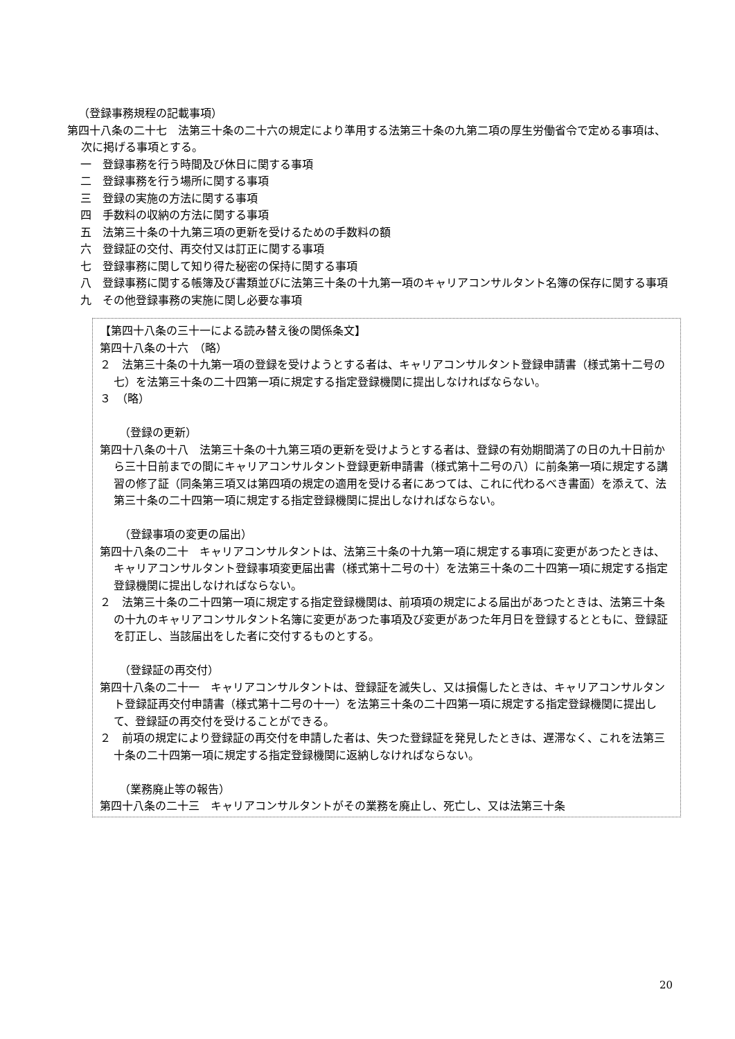（登録事務規程の記載事項）
第四十八条の二十七　法第三十条の二十六の規定により準用する法第三十条の九第二項の厚生労働省令で定める事項は、次に掲げる事項とする。
一　登録事務を行う時間及び休日に関する事項
二　登録事務を行う場所に関する事項
三　登録の実施の方法に関する事項
四　手数料の収納の方法に関する事項
五　法第三十条の十九第三項の更新を受けるための手数料の額
六　登録証の交付、再交付又は訂正に関する事項
七　登録事務に関して知り得た秘密の保持に関する事項
八　登録事務に関する帳簿及び書類並びに法第三十条の十九第一項のキャリアコンサルタント名簿の保存に関する事項
九　その他登録事務の実施に関し必要な事項
【第四十八条の三十一による読み替え後の関係条文】
第四十八条の十六　（略）
２　法第三十条の十九第一項の登録を受けようとする者は、キャリアコンサルタント登録申請書（様式第十二号の七）を法第三十条の二十四第一項に規定する指定登録機関に提出しなければならない。
３　（略）
（登録の更新）
第四十八条の十八　法第三十条の十九第三項の更新を受けようとする者は、登録の有効期間満了の日の九十日前から三十日前までの間にキャリアコンサルタント登録更新申請書（様式第十二号の八）に前条第一項に規定する講習の修了証（同条第三項又は第四項の規定の適用を受ける者にあつては、これに代わるべき書面）を添えて、法第三十条の二十四第一項に規定する指定登録機関に提出しなければならない。
（登録事項の変更の届出）
第四十八条の二十　キャリアコンサルタントは、法第三十条の十九第一項に規定する事項に変更があつたときは、キャリアコンサルタント登録事項変更届出書（様式第十二号の十）を法第三十条の二十四第一項に規定する指定登録機関に提出しなければならない。
２　法第三十条の二十四第一項に規定する指定登録機関は、前項項の規定による届出があつたときは、法第三十条の十九のキャリアコンサルタント名簿に変更があつた事項及び変更があつた年月日を登録するとともに、登録証を訂正し、当該届出をした者に交付するものとする。
（登録証の再交付）
第四十八条の二十一　キャリアコンサルタントは、登録証を滅失し、又は損傷したときは、キャリアコンサルタント登録証再交付申請書（様式第十二号の十一）を法第三十条の二十四第一項に規定する指定登録機関に提出して、登録証の再交付を受けることができる。
２　前項の規定により登録証の再交付を申請した者は、失つた登録証を発見したときは、遅滞なく、これを法第三十条の二十四第一項に規定する指定登録機関に返納しなければならない。
（業務廃止等の報告）
第四十八条の二十三　キャリアコンサルタントがその業務を廃止し、死亡し、又は法第三十条
20